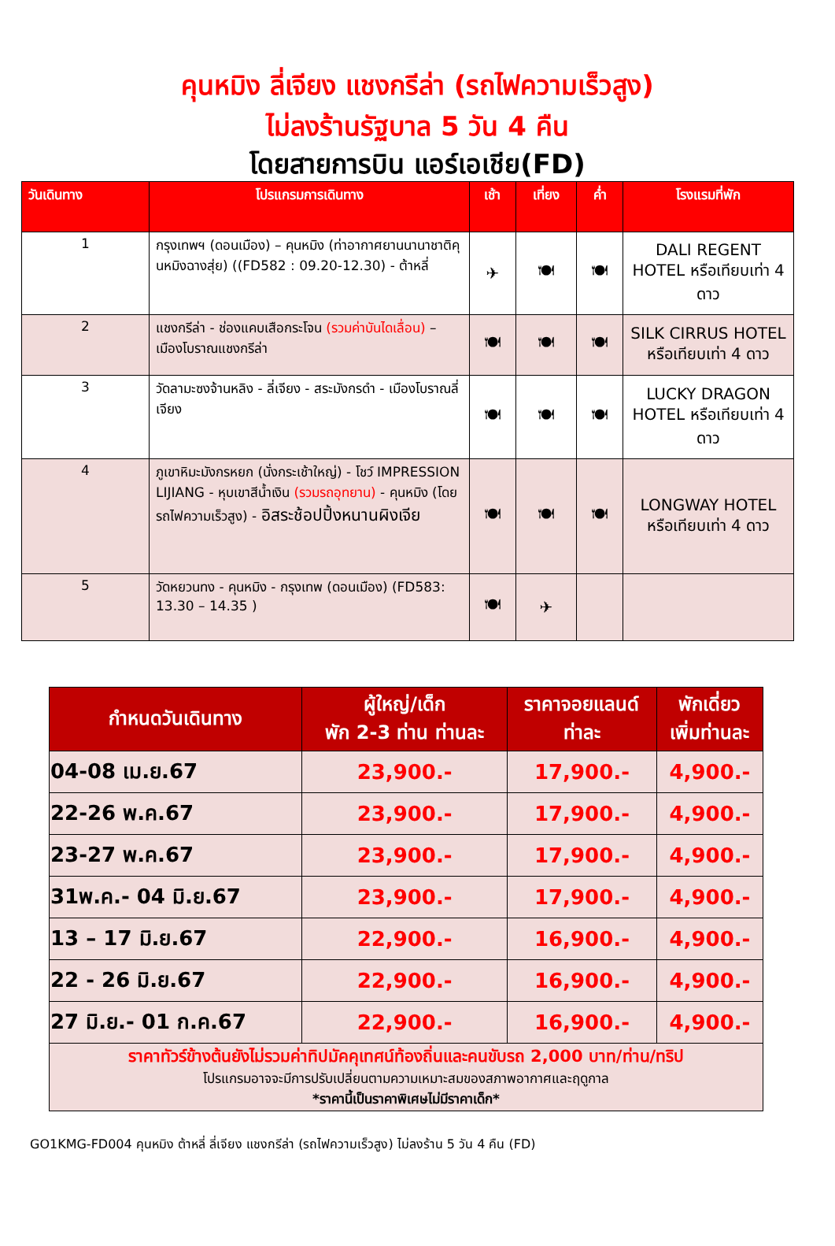คุนหมิง ลี่เจียง แชงกรีล่า (รถไฟความเร็วสูง)
ไม่ลงร้านรัฐบาล 5 วัน 4 คืน
โดยสายการบิน แอร์เอเชีย(FD)
| วันเดินทาง | โปรแกรมการเดินทาง | เช้า | เที่ยง | ค่ำ | โรงแรมที่พัก |
| --- | --- | --- | --- | --- | --- |
| 1 | กรุงเทพฯ (ดอนเมือง) – คุนหมิง (ท่าอากาศยานนานาชาติคุนหมิงฉางสุ่ย) ((FD582 : 09.20-12.30) - ต้าหลี่ | ✈ | 🍽 | 🍽 | DALI REGENT HOTEL หรือเทียบเท่า 4 ดาว |
| 2 | แชงกรีล่า - ช่องแคบเสือกระโจน (รวมค่าบันไดเลื่อน) – เมืองโบราณแชงกรีล่า | 🍽 | 🍽 | 🍽 | SILK CIRRUS HOTEL หรือเทียบเท่า 4 ดาว |
| 3 | วัดลามะซงจ้านหลิง - ลี่เจียง - สระมังกรดำ - เมืองโบราณลี่เจียง | 🍽 | 🍽 | 🍽 | LUCKY DRAGON HOTEL หรือเทียบเท่า 4 ดาว |
| 4 | ภูเขาหิมะมังกรหยก (นั่งกระเช้าใหญ่) - โชว์ IMPRESSION LIJIANG - หุบเขาสีน้ำเงิน (รวมรถอุทยาน) - คุนหมิง (โดยรถไฟความเร็วสูง) - อิสระช้อปปิ้งหนานผิงเจีย | 🍽 | 🍽 | 🍽 | LONGWAY HOTEL หรือเทียบเท่า 4 ดาว |
| 5 | วัดหยวนทง - คุนหมิง - กรุงเทพ (ดอนเมือง) (FD583: 13.30 – 14.35 ) | 🍽 | ✈ | | |
| กำหนดวันเดินทาง | ผู้ใหญ่/เด็ก พัก 2-3 ท่าน ท่านละ | ราคาจอยแลนด์ ท่าละ | พักเดี่ยว เพิ่มท่านละ |
| --- | --- | --- | --- |
| 04-08 เม.ย.67 | 23,900.- | 17,900.- | 4,900.- |
| 22-26 พ.ค.67 | 23,900.- | 17,900.- | 4,900.- |
| 23-27 พ.ค.67 | 23,900.- | 17,900.- | 4,900.- |
| 31พ.ค.- 04 มิ.ย.67 | 23,900.- | 17,900.- | 4,900.- |
| 13 – 17 มิ.ย.67 | 22,900.- | 16,900.- | 4,900.- |
| 22 - 26 มิ.ย.67 | 22,900.- | 16,900.- | 4,900.- |
| 27 มิ.ย.- 01 ก.ค.67 | 22,900.- | 16,900.- | 4,900.- |
| ราคาทัวร์ข้างต้นยังไม่รวมค่าทิปมัคคุเทศน์ท้องถิ่นและคนขับรถ 2,000 บาท/ท่าน/ทริป โปรแกรมอาจจะมีการปรับเปลี่ยนตามความเหมาะสมของสภาพอากาศและฤดูกาล *ราคานี้เป็นราคาพิเศษไม่มีราคาเด็ก* | | | |
GO1KMG-FD004 คุนหมิง ต้าหลี่ ลี่เจียง แชงกรีล่า (รถไฟความเร็วสูง) ไม่ลงร้าน 5 วัน 4 คืน (FD)